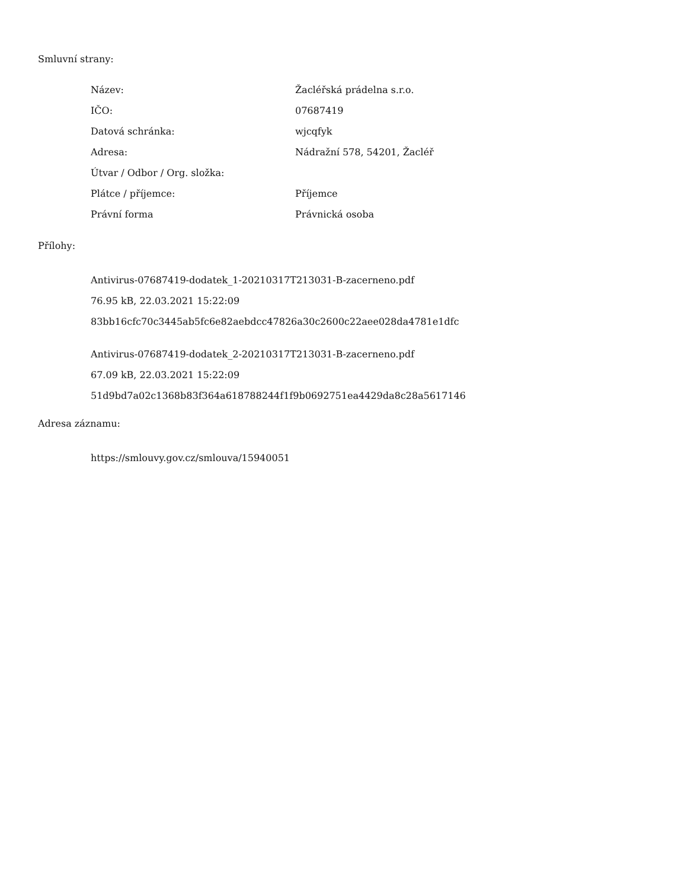Smluvní strany:
| Název: | Žacléřská prádelna s.r.o. |
| IČO: | 07687419 |
| Datová schránka: | wjcqfyk |
| Adresa: | Nádražní 578, 54201, Žacléř |
| Útvar / Odbor / Org. složka: | |
| Plátce / příjemce: | Příjemce |
| Právní forma | Právnická osoba |
Přílohy:
Antivirus-07687419-dodatek_1-20210317T213031-B-zacerneno.pdf
76.95 kB, 22.03.2021 15:22:09
83bb16cfc70c3445ab5fc6e82aebdcc47826a30c2600c22aee028da4781e1dfc
Antivirus-07687419-dodatek_2-20210317T213031-B-zacerneno.pdf
67.09 kB, 22.03.2021 15:22:09
51d9bd7a02c1368b83f364a618788244f1f9b0692751ea4429da8c28a5617146
Adresa záznamu:
https://smlouvy.gov.cz/smlouva/15940051